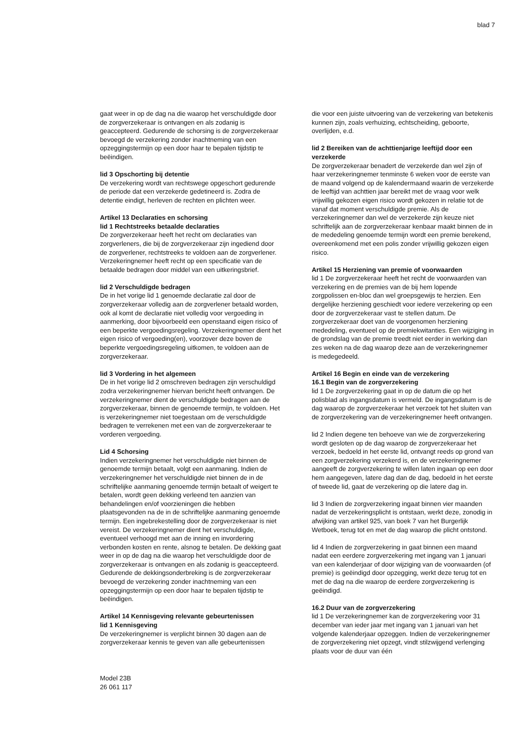blad 7
gaat weer in op de dag na die waarop het verschuldigde door de zorgverzekeraar is ontvangen en als zodanig is geaccepteerd. Gedurende de schorsing is de zorgverzekeraar bevoegd de verzekering zonder inachtneming van een opzeggingstermijn op een door haar te bepalen tijdstip te beëindigen.
lid 3 Opschorting bij detentie
De verzekering wordt van rechtswege opgeschort gedurende de periode dat een verzekerde gedetineerd is. Zodra de detentie eindigt, herleven de rechten en plichten weer.
Artikel 13 Declaraties en schorsing
lid 1 Rechtstreeks betaalde declaraties
De zorgverzekeraar heeft het recht om declaraties van zorgverleners, die bij de zorgverzekeraar zijn ingediend door de zorgverlener, rechtstreeks te voldoen aan de zorgverlener. Verzekeringnemer heeft recht op een specificatie van de betaalde bedragen door middel van een uitkeringsbrief.
lid 2 Verschuldigde bedragen
De in het vorige lid 1 genoemde declaratie zal door de zorgverzekeraar volledig aan de zorgverlener betaald worden, ook al komt de declaratie niet volledig voor vergoeding in aanmerking, door bijvoorbeeld een openstaand eigen risico of een beperkte vergoedingsregeling. Verzekeringnemer dient het eigen risico of vergoeding(en), voorzover deze boven de beperkte vergoedingsregeling uitkomen, te voldoen aan de zorgverzekeraar.
lid 3 Vordering in het algemeen
De in het vorige lid 2 omschreven bedragen zijn verschuldigd zodra verzekeringnemer hiervan bericht heeft ontvangen. De verzekeringnemer dient de verschuldigde bedragen aan de zorgverzekeraar, binnen de genoemde termijn, te voldoen. Het is verzekeringnemer niet toegestaan om de verschuldigde bedragen te verrekenen met een van de zorgverzekeraar te vorderen vergoeding.
Lid 4 Schorsing
Indien verzekeringnemer het verschuldigde niet binnen de genoemde termijn betaalt, volgt een aanmaning. Indien de verzekeringnemer het verschuldigde niet binnen de in de schriftelijke aanmaning genoemde termijn betaalt of weigert te betalen, wordt geen dekking verleend ten aanzien van behandelingen en/of voorzieningen die hebben plaatsgevonden na de in de schriftelijke aanmaning genoemde termijn. Een ingebrekestelling door de zorgverzekeraar is niet vereist. De verzekeringnemer dient het verschuldigde, eventueel verhoogd met aan de inning en invordering verbonden kosten en rente, alsnog te betalen. De dekking gaat weer in op de dag na die waarop het verschuldigde door de zorgverzekeraar is ontvangen en als zodanig is geaccepteerd. Gedurende de dekkingsonderbreking is de zorgverzekeraar bevoegd de verzekering zonder inachtneming van een opzeggingstermijn op een door haar te bepalen tijdstip te beëindigen.
Artikel 14 Kennisgeving relevante gebeurtenissen
lid 1 Kennisgeving
De verzekeringnemer is verplicht binnen 30 dagen aan de zorgverzekeraar kennis te geven van alle gebeurtenissen
die voor een juiste uitvoering van de verzekering van betekenis kunnen zijn, zoals verhuizing, echtscheiding, geboorte, overlijden, e.d.
lid 2 Bereiken van de achttienjarige leeftijd door een verzekerde
De zorgverzekeraar benadert de verzekerde dan wel zijn of haar verzekeringnemer tenminste 6 weken voor de eerste van de maand volgend op de kalendermaand waarin de verzekerde de leeftijd van achttien jaar bereikt met de vraag voor welk vrijwillig gekozen eigen risico wordt gekozen in relatie tot de vanaf dat moment verschuldigde premie. Als de verzekeringnemer dan wel de verzekerde zijn keuze niet schriftelijk aan de zorgverzekeraar kenbaar maakt binnen de in de mededeling genoemde termijn wordt een premie berekend, overeenkomend met een polis zonder vrijwillig gekozen eigen risico.
Artikel 15 Herziening van premie of voorwaarden
lid 1 De zorgverzekeraar heeft het recht de voorwaarden van verzekering en de premies van de bij hem lopende zorgpolissen en-bloc dan wel groepsgewijs te herzien. Een dergelijke herziening geschiedt voor iedere verzekering op een door de zorgverzekeraar vast te stellen datum. De zorgverzekeraar doet van de voorgenomen herziening mededeling, eventueel op de premiekwitanties. Een wijziging in de grondslag van de premie treedt niet eerder in werking dan zes weken na de dag waarop deze aan de verzekeringnemer is medegedeeld.
Artikel 16 Begin en einde van de verzekering
16.1 Begin van de zorgverzekering
lid 1 De zorgverzekering gaat in op de datum die op het polisblad als ingangsdatum is vermeld. De ingangsdatum is de dag waarop de zorgverzekeraar het verzoek tot het sluiten van de zorgverzekering van de verzekeringnemer heeft ontvangen.
lid 2 Indien degene ten behoeve van wie de zorgverzekering wordt gesloten op de dag waarop de zorgverzekeraar het verzoek, bedoeld in het eerste lid, ontvangt reeds op grond van een zorgverzekering verzekerd is, en de verzekeringnemer aangeeft de zorgverzekering te willen laten ingaan op een door hem aangegeven, latere dag dan de dag, bedoeld in het eerste of tweede lid, gaat de verzekering op die latere dag in.
lid 3 Indien de zorgverzekering ingaat binnen vier maanden nadat de verzekeringsplicht is ontstaan, werkt deze, zonodig in afwijking van artikel 925, van boek 7 van het Burgerlijk Wetboek, terug tot en met de dag waarop die plicht ontstond.
lid 4 Indien de zorgverzekering in gaat binnen een maand nadat een eerdere zorgverzekering met ingang van 1 januari van een kalenderjaar of door wijziging van de voorwaarden (of premie) is geëindigd door opzegging, werkt deze terug tot en met de dag na die waarop de eerdere zorgverzekering is geëindigd.
16.2 Duur van de zorgverzekering
lid 1 De verzekeringnemer kan de zorgverzekering voor 31 december van ieder jaar met ingang van 1 januari van het volgende kalenderjaar opzeggen. Indien de verzekeringnemer de zorgverzekering niet opzegt, vindt stilzwijgend verlenging plaats voor de duur van één
Model 23B
26 061 117